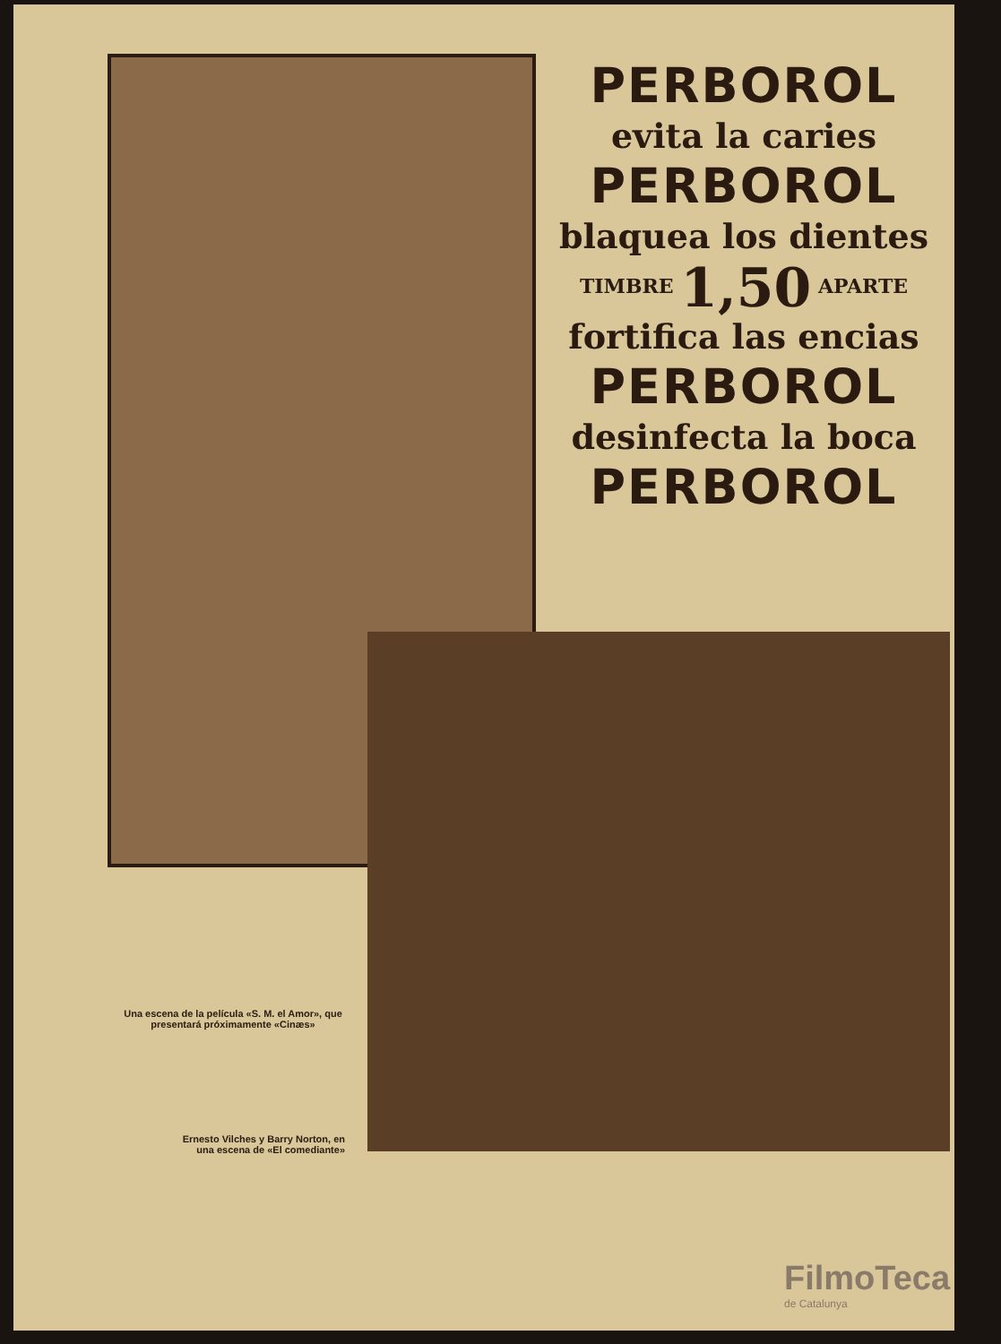PERBOROL
evita la caries
PERBOROL
blaquea los dientes
TIMBRE 1,50 APARTE
fortifica las encias
PERBOROL
desinfecta la boca
PERBOROL
Una escena de la película «S. M. el Amor», que presentará próximamente «Cinæs»
Ernesto Vilches y Barry Norton, en una escena de «El comediante»
FilmoTeca
de Catalunya